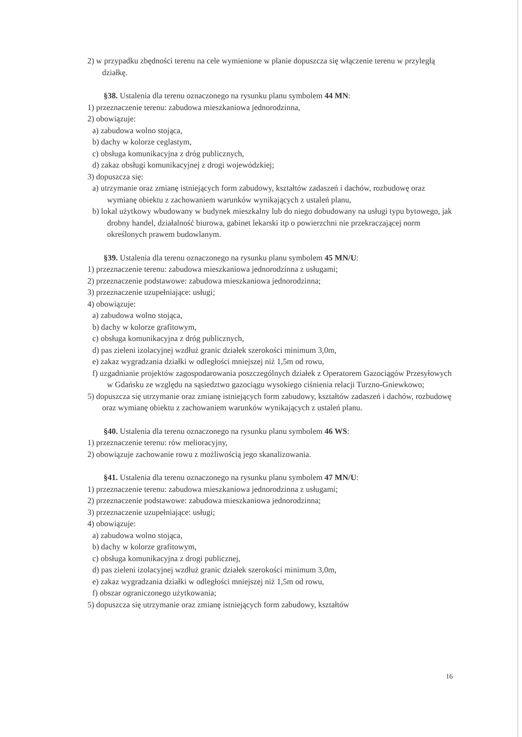2) w przypadku zbędności terenu na cele wymienione w planie dopuszcza się włączenie terenu w przyległą działkę.
§38. Ustalenia dla terenu oznaczonego na rysunku planu symbolem 44 MN:
1) przeznaczenie terenu: zabudowa mieszkaniowa jednorodzinna,
2) obowiązuje:
a) zabudowa wolno stojąca,
b) dachy w kolorze ceglastym,
c) obsługa komunikacyjna z dróg publicznych,
d) zakaz obsługi komunikacyjnej z drogi wojewódzkiej;
3) dopuszcza się:
a) utrzymanie oraz zmianę istniejących form zabudowy, kształtów zadaszeń i dachów, rozbudowę oraz wymianę obiektu z zachowaniem warunków wynikających z ustaleń planu,
b) lokal użytkowy wbudowany w budynek mieszkalny lub do niego dobudowany na usługi typu bytowego, jak drobny handel, działalność biurowa, gabinet lekarski itp o powierzchni nie przekraczającej norm określonych prawem budowlanym.
§39. Ustalenia dla terenu oznaczonego na rysunku planu symbolem 45 MN/U:
1) przeznaczenie terenu: zabudowa mieszkaniowa jednorodzinna z usługami;
2) przeznaczenie podstawowe: zabudowa mieszkaniowa jednorodzinna;
3) przeznaczenie uzupełniające: usługi;
4) obowiązuje:
a) zabudowa wolno stojąca,
b) dachy w kolorze grafitowym,
c) obsługa komunikacyjna z dróg publicznych,
d) pas zieleni izolacyjnej wzdłuż granic działek szerokości minimum 3,0m,
e) zakaz wygradzania działki w odległości mniejszej niż 1,5m od rowu,
f) uzgadnianie projektów zagospodarowania poszczególnych działek z Operatorem Gazociągów Przesyłowych w Gdańsku ze względu na sąsiedztwo gazociągu wysokiego ciśnienia relacji Turzno-Gniewkowo;
5) dopuszcza się utrzymanie oraz zmianę istniejących form zabudowy, kształtów zadaszeń i dachów, rozbudowę oraz wymianę obiektu z zachowaniem warunków wynikających z ustaleń planu.
§40. Ustalenia dla terenu oznaczonego na rysunku planu symbolem 46 WS:
1) przeznaczenie terenu: rów melioracyjny,
2) obowiązuje zachowanie rowu z możliwością jego skanalizowania.
§41. Ustalenia dla terenu oznaczonego na rysunku planu symbolem 47 MN/U:
1) przeznaczenie terenu: zabudowa mieszkaniowa jednorodzinna z usługami;
2) przeznaczenie podstawowe: zabudowa mieszkaniowa jednorodzinna;
3) przeznaczenie uzupełniające: usługi;
4) obowiązuje:
a) zabudowa wolno stojąca,
b) dachy w kolorze grafitowym,
c) obsługa komunikacyjna z drogi publicznej,
d) pas zieleni izolacyjnej wzdłuż granic działek szerokości minimum 3,0m,
e) zakaz wygradzania działki w odległości mniejszej niż 1,5m od rowu,
f) obszar ograniczonego użytkowania;
5) dopuszcza się utrzymanie oraz zmianę istniejących form zabudowy, kształtów
16